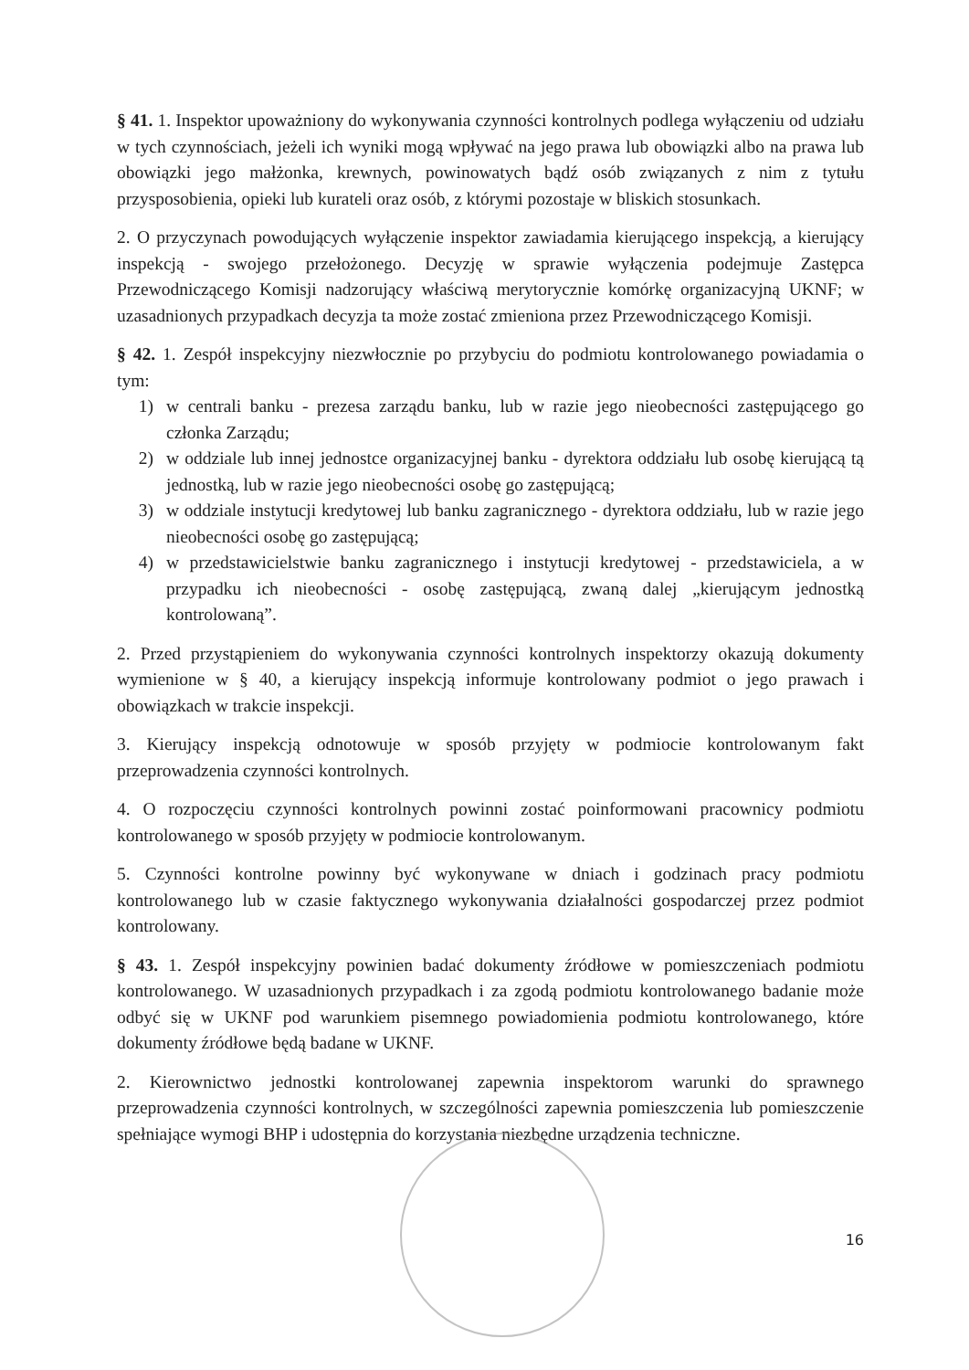§ 41. 1. Inspektor upoważniony do wykonywania czynności kontrolnych podlega wyłączeniu od udziału w tych czynnościach, jeżeli ich wyniki mogą wpływać na jego prawa lub obowiązki albo na prawa lub obowiązki jego małżonka, krewnych, powinowatych bądź osób związanych z nim z tytułu przysposobienia, opieki lub kurateli oraz osób, z którymi pozostaje w bliskich stosunkach.
2. O przyczynach powodujących wyłączenie inspektor zawiadamia kierującego inspekcją, a kierujący inspekcją - swojego przełożonego. Decyzję w sprawie wyłączenia podejmuje Zastępca Przewodniczącego Komisji nadzorujący właściwą merytorycznie komórkę organizacyjną UKNF; w uzasadnionych przypadkach decyzja ta może zostać zmieniona przez Przewodniczącego Komisji.
§ 42. 1. Zespół inspekcyjny niezwłocznie po przybyciu do podmiotu kontrolowanego powiadamia o tym:
1) w centrali banku - prezesa zarządu banku, lub w razie jego nieobecności zastępującego go członka Zarządu;
2) w oddziale lub innej jednostce organizacyjnej banku - dyrektora oddziału lub osobę kierującą tą jednostką, lub w razie jego nieobecności osobę go zastępującą;
3) w oddziale instytucji kredytowej lub banku zagranicznego - dyrektora oddziału, lub w razie jego nieobecności osobę go zastępującą;
4) w przedstawicielstwie banku zagranicznego i instytucji kredytowej - przedstawiciela, a w przypadku ich nieobecności - osobę zastępującą, zwaną dalej „kierującym jednostką kontrolowaną”.
2. Przed przystąpieniem do wykonywania czynności kontrolnych inspektorzy okazują dokumenty wymienione w § 40, a kierujący inspekcją informuje kontrolowany podmiot o jego prawach i obowiązkach w trakcie inspekcji.
3. Kierujący inspekcją odnotowuje w sposób przyjęty w podmiocie kontrolowanym fakt przeprowadzenia czynności kontrolnych.
4. O rozpoczęciu czynności kontrolnych powinni zostać poinformowani pracownicy podmiotu kontrolowanego w sposób przyjęty w podmiocie kontrolowanym.
5. Czynności kontrolne powinny być wykonywane w dniach i godzinach pracy podmiotu kontrolowanego lub w czasie faktycznego wykonywania działalności gospodarczej przez podmiot kontrolowany.
§ 43. 1. Zespół inspekcyjny powinien badać dokumenty źródłowe w pomieszczeniach podmiotu kontrolowanego. W uzasadnionych przypadkach i za zgodą podmiotu kontrolowanego badanie może odbyć się w UKNF pod warunkiem pisemnego powiadomienia podmiotu kontrolowanego, które dokumenty źródłowe będą badane w UKNF.
2. Kierownictwo jednostki kontrolowanej zapewnia inspektorom warunki do sprawnego przeprowadzenia czynności kontrolnych, w szczególności zapewnia pomieszczenia lub pomieszczenie spełniające wymogi BHP i udostępnia do korzystania niezbędne urządzenia techniczne.
16